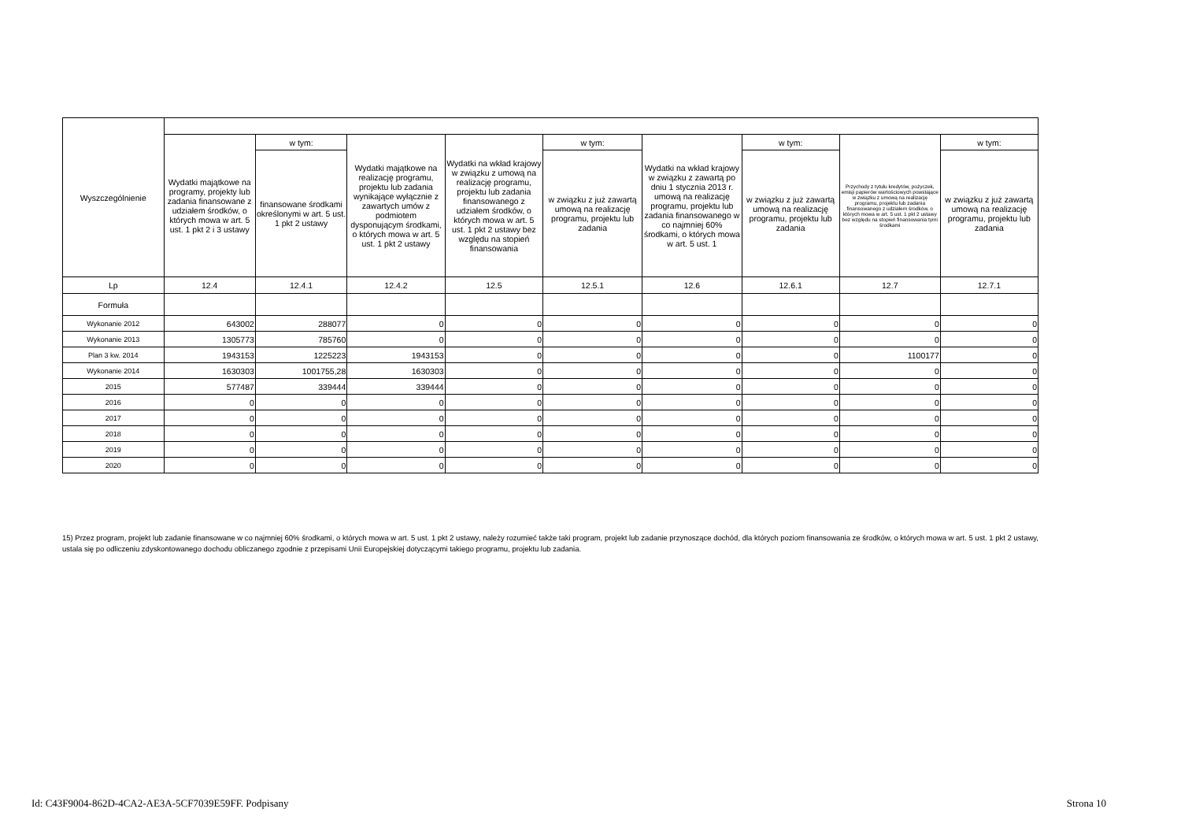| Wyszczególnienie | | | | | | | | | |
| --- | --- | --- | --- | --- | --- | --- | --- | --- | --- |
| | Wydatki majątkowe na programy, projekty lub zadania finansowane z udziałem środków, o których mowa w art. 5 ust. 1 pkt 2 i 3 ustawy | w tym: | Wydatki majątkowe na realizację programu, projektu lub zadania wynikające wyłącznie z zawartych umów z podmiotem dysponującym środkami, o których mowa w art. 5 ust. 1 pkt 2 ustawy | Wydatki na wkład krajowy w związku z umową na realizację programu, projektu lub zadania finansowanego z udziałem środków, o których mowa w art. 5 ust. 1 pkt 2 ustawy bez względu na stopień finansowania | w tym: | Wydatki na wkład krajowy w związku z zawartą po dniu 1 stycznia 2013 r. umową na realizację programu, projektu lub zadania finansowanego w co najmniej 60% środkami, o których mowa w art. 5 ust. 1 | w tym: | Przychody z tytułu kredytów, pożyczek, emisji papierów wartościowych powstające w związku z umową na realizację programu, projektu lub zadania finansowanego z udziałem środków, o których mowa w art. 5 ust. 1 pkt 2 ustawy bez względu na stopień finansowania tymi środkami | w tym: |
| | | finansowane środkami określonymi w art. 5 ust. 1 pkt 2 ustawy | | | w związku z już zawartą umową na realizację programu, projektu lub zadania | | w związku z już zawartą umową na realizację programu, projektu lub zadania | | w związku z już zawartą umową na realizację programu, projektu lub zadania |
| Lp | 12.4 | 12.4.1 | 12.4.2 | 12.5 | 12.5.1 | 12.6 | 12.6.1 | 12.7 | 12.7.1 |
| Formuła | | | | | | | | | |
| Wykonanie 2012 | 643002 | 288077 | 0 | 0 | 0 | 0 | 0 | 0 | 0 |
| Wykonanie 2013 | 1305773 | 785760 | 0 | 0 | 0 | 0 | 0 | 0 | 0 |
| Plan 3 kw. 2014 | 1943153 | 1225223 | 1943153 | 0 | 0 | 0 | 0 | 1100177 | 0 |
| Wykonanie 2014 | 1630303 | 1001755,28 | 1630303 | 0 | 0 | 0 | 0 | 0 | 0 |
| 2015 | 577487 | 339444 | 339444 | 0 | 0 | 0 | 0 | 0 | 0 |
| 2016 | 0 | 0 | 0 | 0 | 0 | 0 | 0 | 0 | 0 |
| 2017 | 0 | 0 | 0 | 0 | 0 | 0 | 0 | 0 | 0 |
| 2018 | 0 | 0 | 0 | 0 | 0 | 0 | 0 | 0 | 0 |
| 2019 | 0 | 0 | 0 | 0 | 0 | 0 | 0 | 0 | 0 |
| 2020 | 0 | 0 | 0 | 0 | 0 | 0 | 0 | 0 | 0 |
15) Przez program, projekt lub zadanie finansowane w co najmniej 60% środkami, o których mowa w art. 5 ust. 1 pkt 2 ustawy, należy rozumieć także taki program, projekt lub zadanie przynoszące dochód, dla których poziom finansowania ze środków, o których mowa w art. 5 ust. 1 pkt 2 ustawy, ustala się po odliczeniu zdyskontowanego dochodu obliczanego zgodnie z przepisami Unii Europejskiej dotyczącymi takiego programu, projektu lub zadania.
Id: C43F9004-862D-4CA2-AE3A-5CF7039E59FF. Podpisany Strona 10